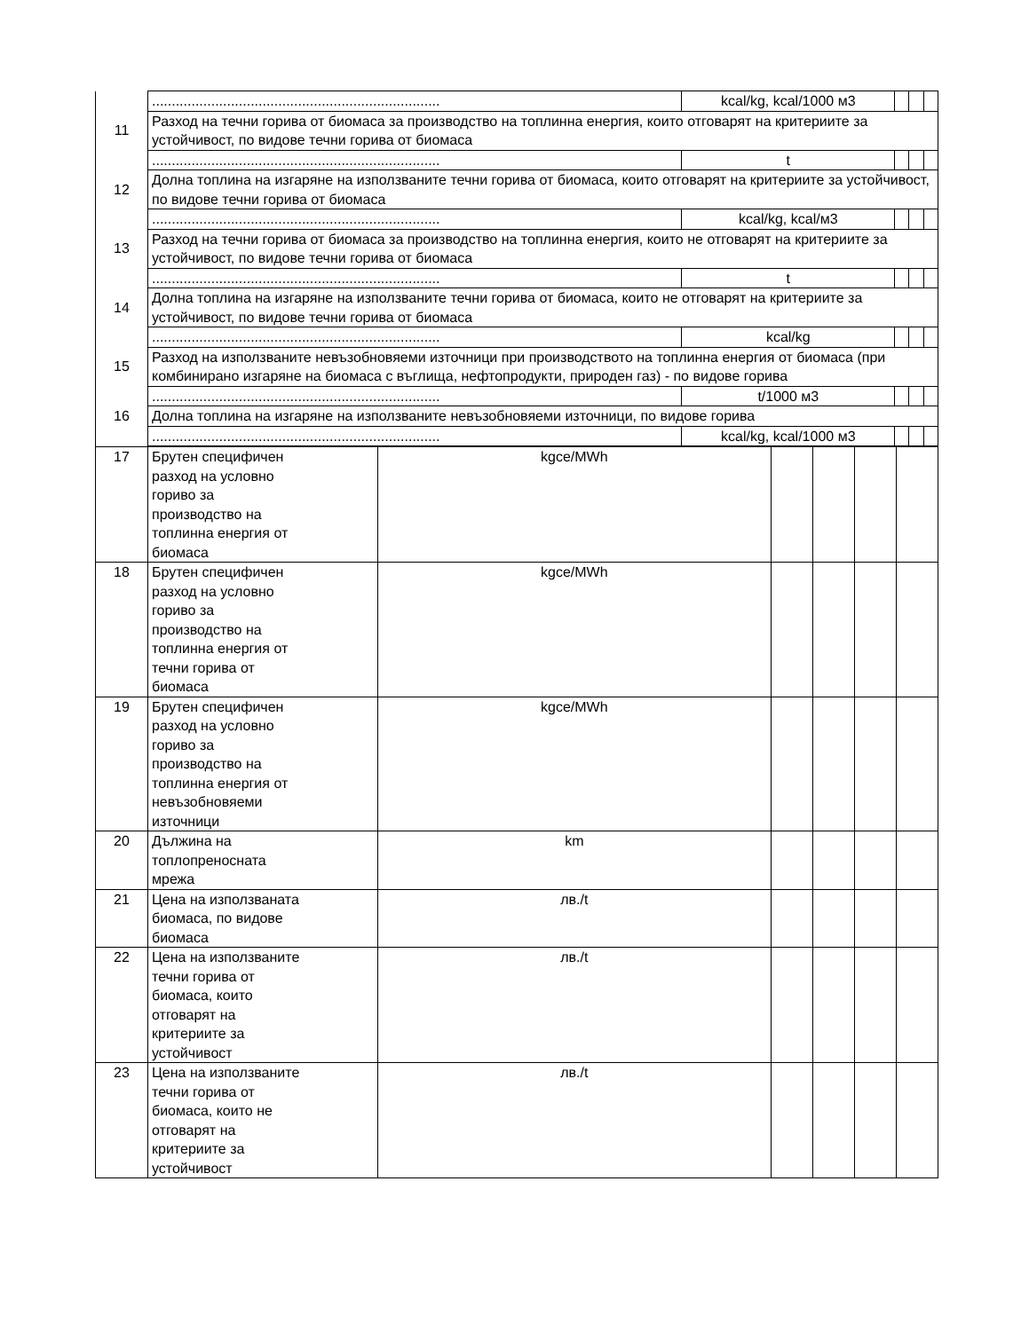| | ......................................................................... | kcal/kg, kcal/1000 м3 | | | |
| 11 | Разход на течни горива от биомаса за производство на топлинна енергия, които отговарят на критериите за устойчивост, по видове течни горива от биомаса | | | | |
| | ......................................................................... | t | | | |
| 12 | Долна топлина на изгаряне на използваните течни горива от биомаса, които отговарят на критериите за устойчивост, по видове течни горива от биомаса | | | | |
| | ......................................................................... | kcal/kg, kcal/м3 | | | |
| 13 | Разход на течни горива от биомаса за производство на топлинна енергия, които не отговарят на критериите за устойчивост, по видове течни горива от биомаса | | | | |
| | ......................................................................... | t | | | |
| 14 | Долна топлина на изгаряне на използваните течни горива от биомаса, които не отговарят на критериите за устойчивост, по видове течни горива от биомаса | | | | |
| | ......................................................................... | kcal/kg | | | |
| 15 | Разход на използваните невъзобновяеми източници при производството на топлинна енергия от биомаса (при комбинирано изгаряне на биомаса с въглища, нефтопродукти, природен газ) - по видове горива | | | | |
| | ......................................................................... | t/1000 м3 | | | |
| 16 | Долна топлина на изгаряне на използваните невъзобновяеми източници, по видове горива | | | | |
| | ......................................................................... | kcal/kg, kcal/1000 м3 | | | |
| 17 | Брутен специфичен разход на условно гориво за производство на топлинна енергия от биомаса | kgce/MWh | | | | |
| 18 | Брутен специфичен разход на условно гориво за производство на топлинна енергия от течни горива от биомаса | kgce/MWh | | | | |
| 19 | Брутен специфичен разход на условно гориво за производство на топлинна енергия от невъзобновяеми източници | kgce/MWh | | | | |
| 20 | Дължина на топлопреносната мрежа | km | | | | |
| 21 | Цена на използваната биомаса, по видове биомаса | лв./t | | | | |
| 22 | Цена на използваните течни горива от биомаса, които отговарят на критериите за устойчивост | лв./t | | | | |
| 23 | Цена на използваните течни горива от биомаса, които не отговарят на критериите за устойчивост | лв./t | | | | |